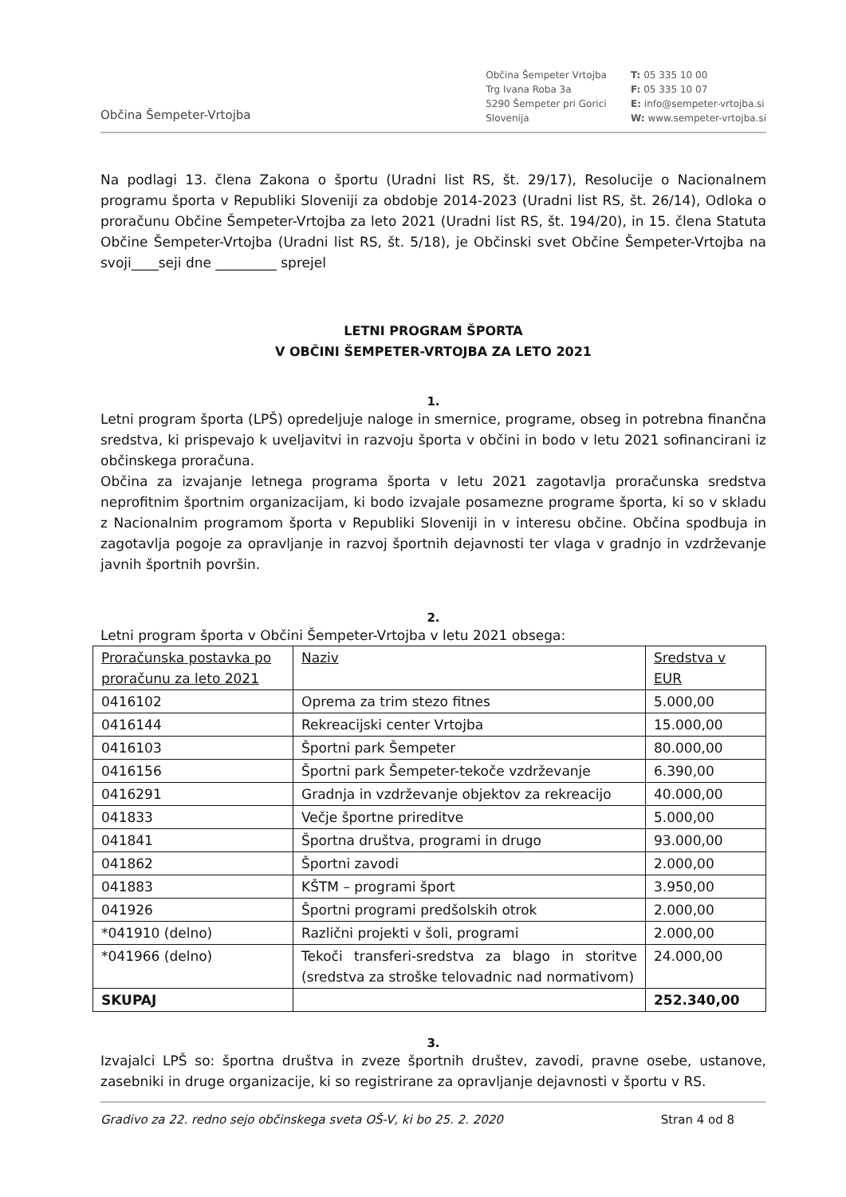Občina Šempeter-Vrtojba
Občina Šempeter Vrtojba
Trg Ivana Roba 3a
5290 Šempeter pri Gorici
Slovenija
T: 05 335 10 00
F: 05 335 10 07
E: info@sempeter-vrtojba.si
W: www.sempeter-vrtojba.si
Na podlagi 13. člena Zakona o športu (Uradni list RS, št. 29/17), Resolucije o Nacionalnem programu športa v Republiki Sloveniji za obdobje 2014-2023 (Uradni list RS, št. 26/14), Odloka o proračunu Občine Šempeter-Vrtojba za leto 2021 (Uradni list RS, št. 194/20), in 15. člena Statuta Občine Šempeter-Vrtojba (Uradni list RS, št. 5/18), je Občinski svet Občine Šempeter-Vrtojba na svoji____seji dne _________ sprejel
LETNI PROGRAM ŠPORTA
V OBČINI ŠEMPETER-VRTOJBA ZA LETO 2021
1.
Letni program športa (LPŠ) opredeljuje naloge in smernice, programe, obseg in potrebna finančna sredstva, ki prispevajo k uveljavitvi in razvoju športa v občini in bodo v letu 2021 sofinancirani iz občinskega proračuna.
Občina za izvajanje letnega programa športa v letu 2021 zagotavlja proračunska sredstva neprofitnim športnim organizacijam, ki bodo izvajale posamezne programe športa, ki so v skladu z Nacionalnim programom športa v Republiki Sloveniji in v interesu občine. Občina spodbuja in zagotavlja pogoje za opravljanje in razvoj športnih dejavnosti ter vlaga v gradnjo in vzdrževanje javnih športnih površin.
2.
Letni program športa v Občini Šempeter-Vrtojba v letu 2021 obsega:
| Proračunska postavka po proračunu za leto 2021 | Naziv | Sredstva v EUR |
| 0416102 | Oprema za trim stezo fitnes | 5.000,00 |
| 0416144 | Rekreacijski center Vrtojba | 15.000,00 |
| 0416103 | Športni park Šempeter | 80.000,00 |
| 0416156 | Športni park Šempeter-tekoče vzdrževanje | 6.390,00 |
| 0416291 | Gradnja in vzdrževanje objektov za rekreacijo | 40.000,00 |
| 041833 | Večje športne prireditve | 5.000,00 |
| 041841 | Športna društva, programi in drugo | 93.000,00 |
| 041862 | Športni zavodi | 2.000,00 |
| 041883 | KŠTM – programi šport | 3.950,00 |
| 041926 | Športni programi predšolskih otrok | 2.000,00 |
| *041910 (delno) | Različni projekti v šoli, programi | 2.000,00 |
| *041966 (delno) | Tekoči transferi-sredstva za blago in storitve (sredstva za stroške telovadnic nad normativom) | 24.000,00 |
| SKUPAJ | | 252.340,00 |
3.
Izvajalci LPŠ so: športna društva in zveze športnih društev, zavodi, pravne osebe, ustanove, zasebniki in druge organizacije, ki so registrirane za opravljanje dejavnosti v športu v RS.
Gradivo za 22. redno sejo občinskega sveta OŠ-V, ki bo 25. 2. 2020 Stran 4 od 8